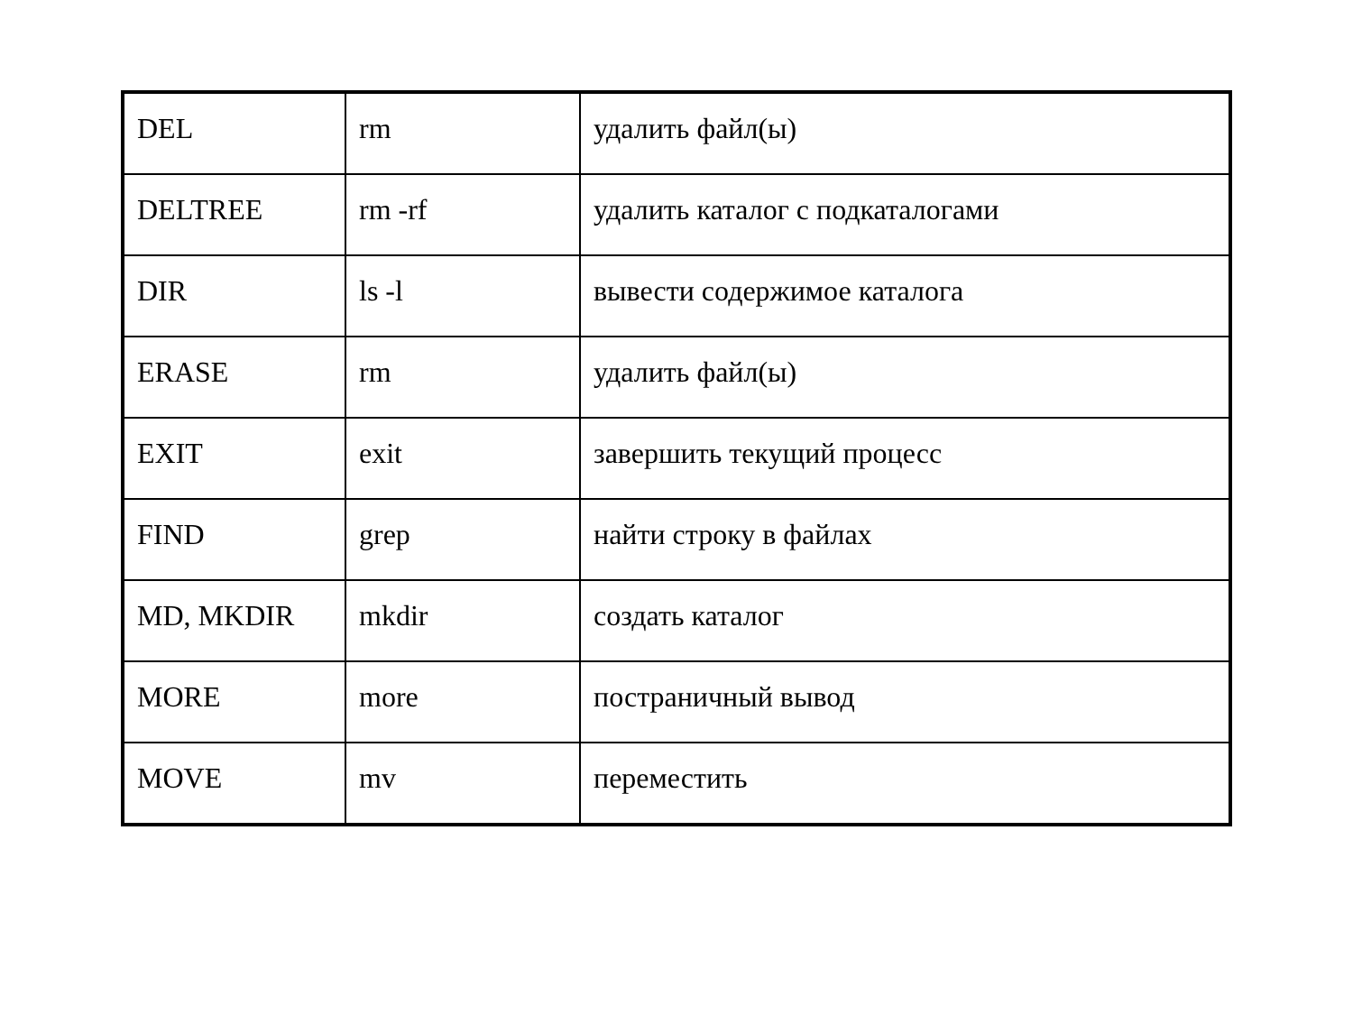| DEL | rm | удалить файл(ы) |
| DELTREE | rm -rf | удалить каталог с подкаталогами |
| DIR | ls -l | вывести содержимое каталога |
| ERASE | rm | удалить файл(ы) |
| EXIT | exit | завершить текущий процесс |
| FIND | grep | найти строку в файлах |
| MD, MKDIR | mkdir | создать каталог |
| MORE | more | постраничный вывод |
| MOVE | mv | переместить |